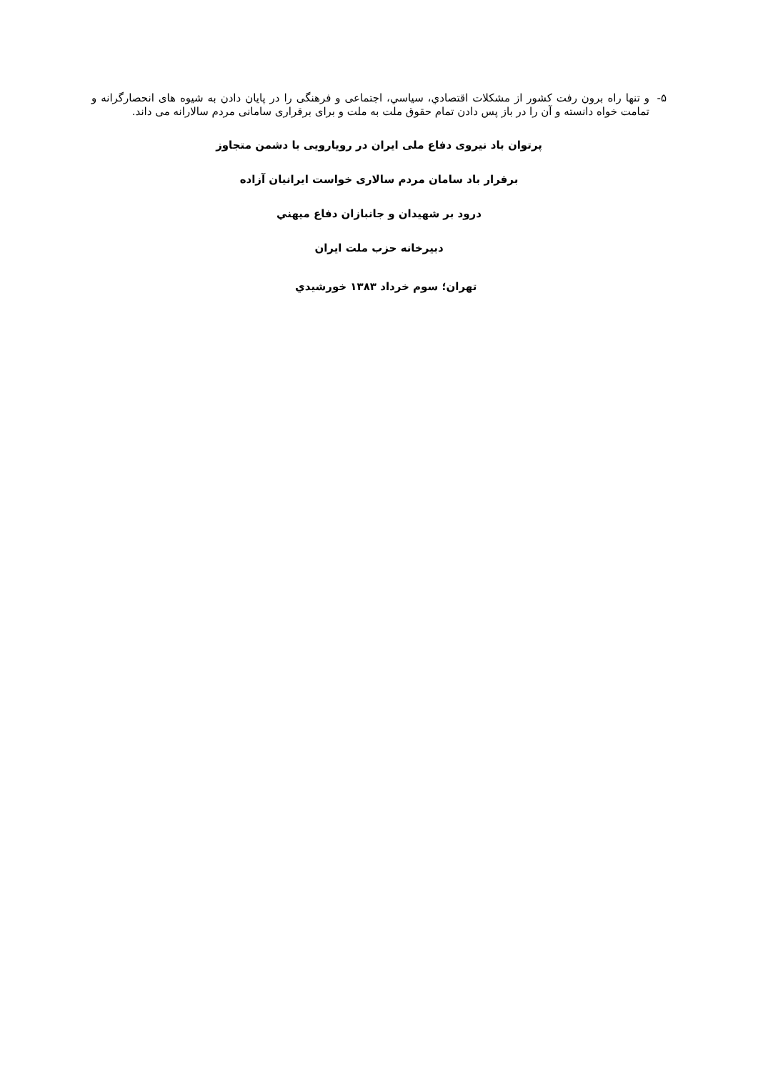۵- و تنها راه برون رفت کشور از مشکلات اقتصادي، سياسي، اجتماعی و فرهنگی را در پايان دادن به شيوه های انحصارگرانه و تمامت خواه دانسته و آن را در باز پس دادن تمام حقوق ملت به ملت و برای برقراری سامانی مردم سالارانه می داند.
پرتوان باد نيروی دفاع ملی ايران در رويارويی با دشمن متجاوز
برقرار باد سامان مردم سالاری خواست ايرانيان آزاده
درود بر شهيدان و جانبازان دفاع ميهني
دبيرخانه حزب ملت ايران
تهران؛ سوم خرداد ۱۳۸۳ خورشيدي